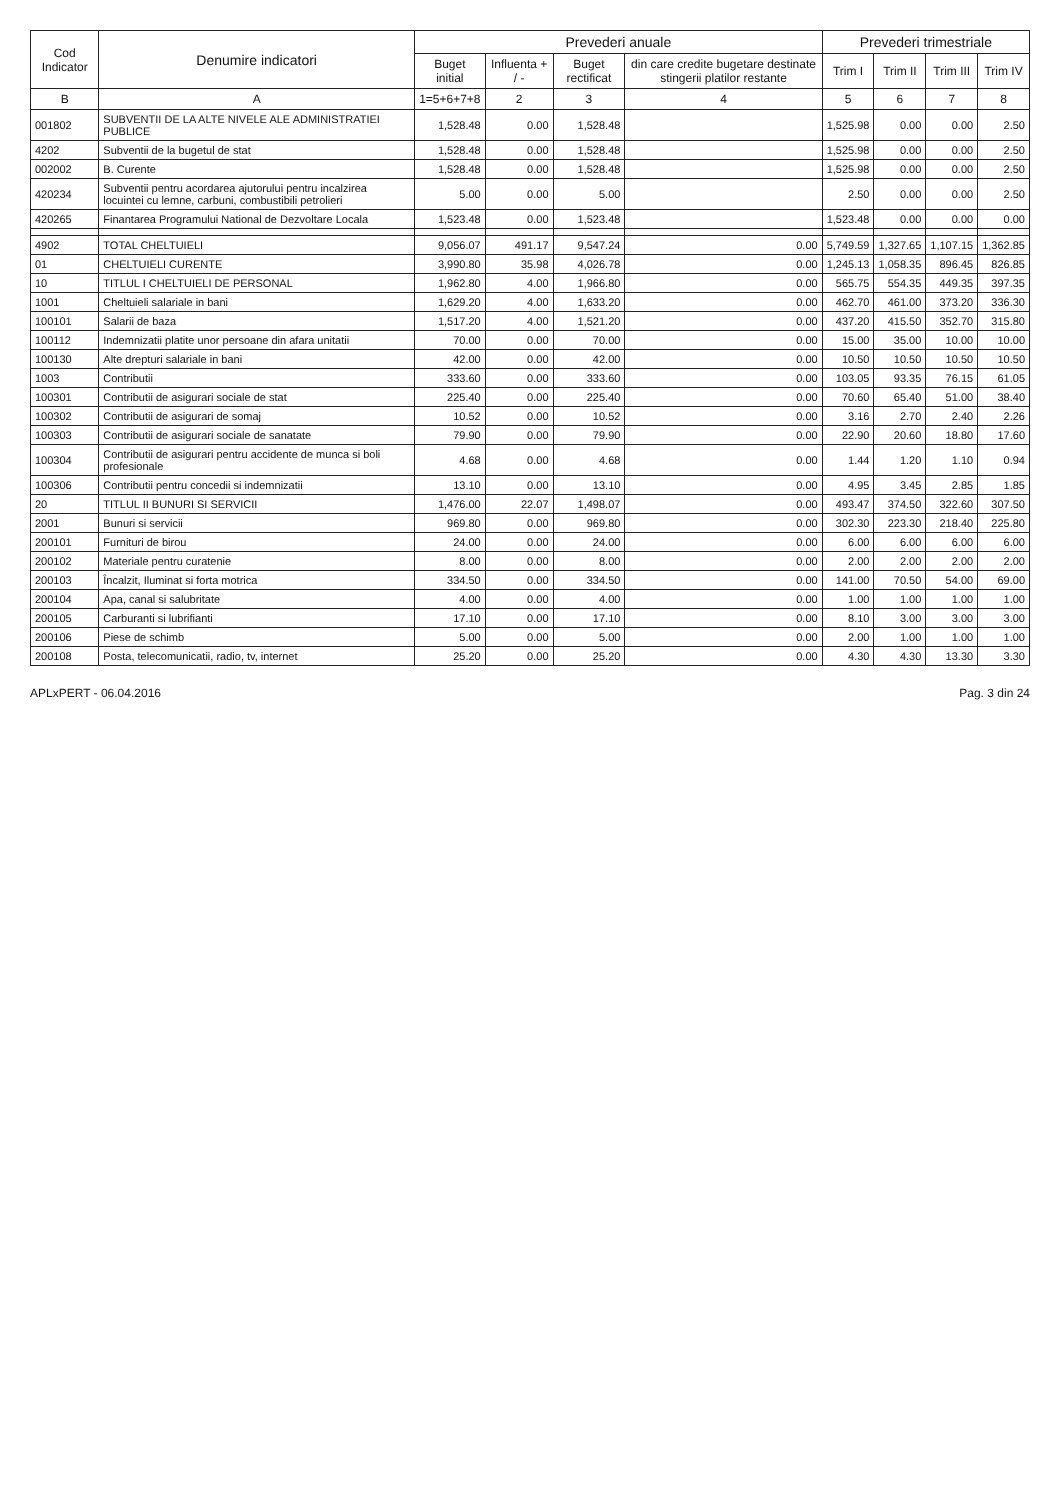| Cod Indicator | Denumire indicatori | Prevederi anuale | | | | Prevederi trimestriale | | | |
| --- | --- | --- | --- | --- | --- | --- | --- | --- | --- |
| | | Buget initial | Influenta + / - | Buget rectificat | din care credite bugetare destinate stingerii platilor restante | Trim I | Trim II | Trim III | Trim IV |
| B | A | 1=5+6+7+8 | 2 | 3 | 4 | 5 | 6 | 7 | 8 |
| 001802 | SUBVENTII DE LA ALTE NIVELE ALE ADMINISTRATIEI PUBLICE | 1,528.48 | 0.00 | 1,528.48 | | 1,525.98 | 0.00 | 0.00 | 2.50 |
| 4202 | Subventii de la bugetul de stat | 1,528.48 | 0.00 | 1,528.48 | | 1,525.98 | 0.00 | 0.00 | 2.50 |
| 002002 | B. Curente | 1,528.48 | 0.00 | 1,528.48 | | 1,525.98 | 0.00 | 0.00 | 2.50 |
| 420234 | Subventii pentru acordarea ajutorului pentru incalzirea locuintei cu lemne, carbuni, combustibili petrolieri | 5.00 | 0.00 | 5.00 | | 2.50 | 0.00 | 0.00 | 2.50 |
| 420265 | Finantarea Programului National de Dezvoltare Locala | 1,523.48 | 0.00 | 1,523.48 | | 1,523.48 | 0.00 | 0.00 | 0.00 |
| 4902 | TOTAL CHELTUIELI | 9,056.07 | 491.17 | 9,547.24 | 0.00 | 5,749.59 | 1,327.65 | 1,107.15 | 1,362.85 |
| 01 | CHELTUIELI CURENTE | 3,990.80 | 35.98 | 4,026.78 | 0.00 | 1,245.13 | 1,058.35 | 896.45 | 826.85 |
| 10 | TITLUL I CHELTUIELI DE PERSONAL | 1,962.80 | 4.00 | 1,966.80 | 0.00 | 565.75 | 554.35 | 449.35 | 397.35 |
| 1001 | Cheltuieli salariale in bani | 1,629.20 | 4.00 | 1,633.20 | 0.00 | 462.70 | 461.00 | 373.20 | 336.30 |
| 100101 | Salarii de baza | 1,517.20 | 4.00 | 1,521.20 | 0.00 | 437.20 | 415.50 | 352.70 | 315.80 |
| 100112 | Indemnizatii platite unor persoane din afara unitatii | 70.00 | 0.00 | 70.00 | 0.00 | 15.00 | 35.00 | 10.00 | 10.00 |
| 100130 | Alte drepturi salariale in bani | 42.00 | 0.00 | 42.00 | 0.00 | 10.50 | 10.50 | 10.50 | 10.50 |
| 1003 | Contributii | 333.60 | 0.00 | 333.60 | 0.00 | 103.05 | 93.35 | 76.15 | 61.05 |
| 100301 | Contributii de asigurari sociale de stat | 225.40 | 0.00 | 225.40 | 0.00 | 70.60 | 65.40 | 51.00 | 38.40 |
| 100302 | Contributii de asigurari de somaj | 10.52 | 0.00 | 10.52 | 0.00 | 3.16 | 2.70 | 2.40 | 2.26 |
| 100303 | Contributii de asigurari sociale de sanatate | 79.90 | 0.00 | 79.90 | 0.00 | 22.90 | 20.60 | 18.80 | 17.60 |
| 100304 | Contributii de asigurari pentru accidente de munca si boli profesionale | 4.68 | 0.00 | 4.68 | 0.00 | 1.44 | 1.20 | 1.10 | 0.94 |
| 100306 | Contributii pentru concedii si indemnizatii | 13.10 | 0.00 | 13.10 | 0.00 | 4.95 | 3.45 | 2.85 | 1.85 |
| 20 | TITLUL II BUNURI SI SERVICII | 1,476.00 | 22.07 | 1,498.07 | 0.00 | 493.47 | 374.50 | 322.60 | 307.50 |
| 2001 | Bunuri si servicii | 969.80 | 0.00 | 969.80 | 0.00 | 302.30 | 223.30 | 218.40 | 225.80 |
| 200101 | Furnituri de birou | 24.00 | 0.00 | 24.00 | 0.00 | 6.00 | 6.00 | 6.00 | 6.00 |
| 200102 | Materiale pentru curatenie | 8.00 | 0.00 | 8.00 | 0.00 | 2.00 | 2.00 | 2.00 | 2.00 |
| 200103 | Încalzit, Iluminat si forta motrica | 334.50 | 0.00 | 334.50 | 0.00 | 141.00 | 70.50 | 54.00 | 69.00 |
| 200104 | Apa, canal si salubritate | 4.00 | 0.00 | 4.00 | 0.00 | 1.00 | 1.00 | 1.00 | 1.00 |
| 200105 | Carburanti si lubrifianti | 17.10 | 0.00 | 17.10 | 0.00 | 8.10 | 3.00 | 3.00 | 3.00 |
| 200106 | Piese de schimb | 5.00 | 0.00 | 5.00 | 0.00 | 2.00 | 1.00 | 1.00 | 1.00 |
| 200108 | Posta, telecomunicatii, radio, tv, internet | 25.20 | 0.00 | 25.20 | 0.00 | 4.30 | 4.30 | 13.30 | 3.30 |
APLxPERT - 06.04.2016 Pag. 3 din 24